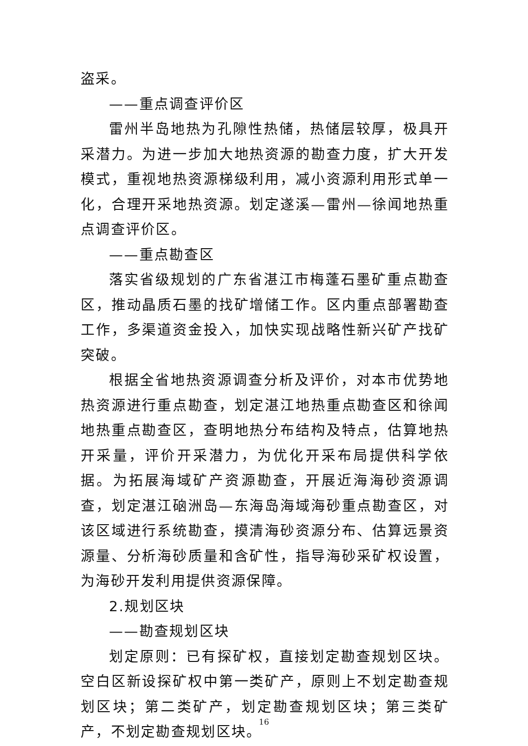盗采。
——重点调查评价区
雷州半岛地热为孔隙性热储，热储层较厚，极具开采潜力。为进一步加大地热资源的勘查力度，扩大开发模式，重视地热资源梯级利用，减小资源利用形式单一化，合理开采地热资源。划定遂溪—雷州—徐闻地热重点调查评价区。
——重点勘查区
落实省级规划的广东省湛江市梅蓬石墨矿重点勘查区，推动晶质石墨的找矿增储工作。区内重点部署勘查工作，多渠道资金投入，加快实现战略性新兴矿产找矿突破。
根据全省地热资源调查分析及评价，对本市优势地热资源进行重点勘查，划定湛江地热重点勘查区和徐闻地热重点勘查区，查明地热分布结构及特点，估算地热开采量，评价开采潜力，为优化开采布局提供科学依据。为拓展海域矿产资源勘查，开展近海海砂资源调查，划定湛江硇洲岛—东海岛海域海砂重点勘查区，对该区域进行系统勘查，摸清海砂资源分布、估算远景资源量、分析海砂质量和含矿性，指导海砂采矿权设置，为海砂开发利用提供资源保障。
2.规划区块
——勘查规划区块
划定原则：已有探矿权，直接划定勘查规划区块。空白区新设探矿权中第一类矿产，原则上不划定勘查规划区块；第二类矿产，划定勘查规划区块；第三类矿产，不划定勘查规划区块。
16